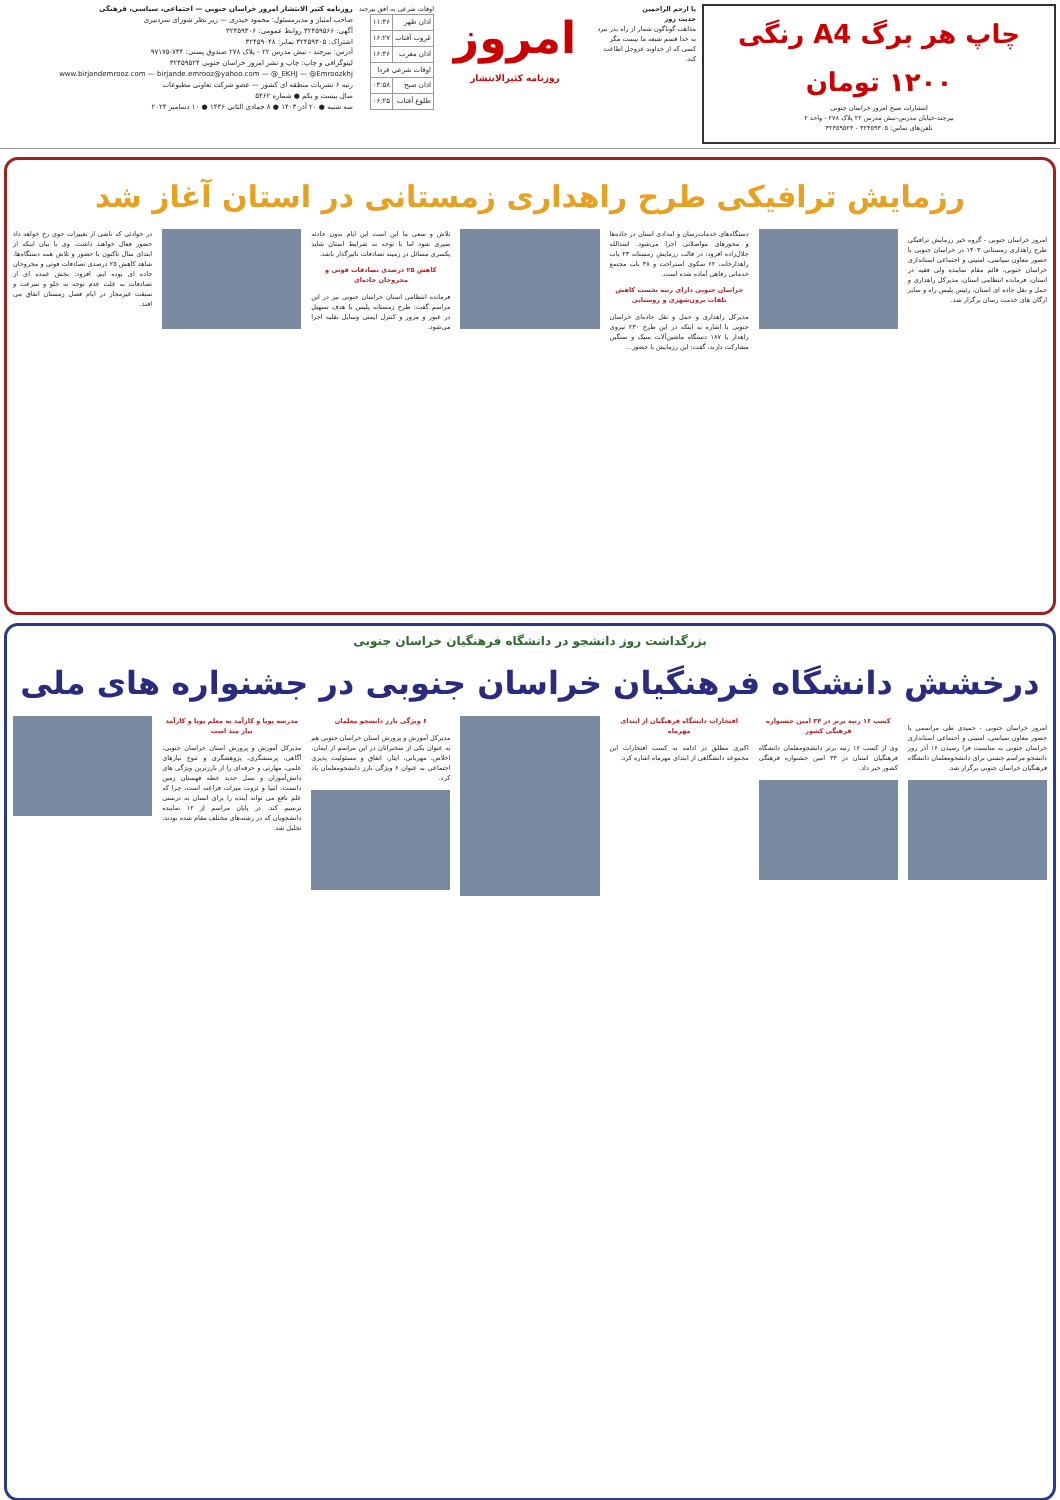چاپ هر برگ A4 رنگی
۱۲۰۰ تومان
انتشارات صبح امروز خراسان جنوبی
بیرجند-خیابان مدرس-نبش مدرس ۲۲ پلاک ۲۷۸ - واحد ۲
تلفن‌های تماس: ۳۲۴۵۹۳۰۵ - ۳۲۴۵۹۵۲۴
یا ارحم الراحمین
حدیث روز
مذاهب گوناگون شمار از راه بدر نبرد به خدا قسم شیعه ما نیست مگر کسی که از خداوند عزوجل اطاعت کند.
امروز
روزنامه کثیرالانتشار
اوقات شرعی به افق بیرجند
| اذان ظهر | ۱۱:۴۶ |
| غروب آفتاب | ۱۶:۲۷ |
| اذان مغرب | ۱۶:۴۶ |
| اوقات شرعی فردا | |
| اذان صبح | ۰۴:۵۸ |
| طلوع آفتاب | ۰۶:۲۵ |
روزنامه کثیر الانتشار امروز خراسان جنوبی — اجتماعی، سیاسی، فرهنگی
صاحب امتیاز و مدیرمسئول: محمود حیدری — زیر نظر شورای سردبیری
آگهی: ۳۲۴۵۹۵۶۶ روابط عمومی: ۳۲۴۵۹۳۰۶
اشتراک: ۳۲۴۵۹۳۰۵ نمابر: ۳۲۴۵۹۰۴۸
آدرس: بیرجند - نبش مدرس ۲۲ - پلاک ۲۷۸ صندوق پستی: ۷۳۴-۹۷۱۷۵
لیتوگرافی و چاپ: چاپ و نشر امروز خراسان جنوبی ۳۲۴۵۹۵۲۴
www.birjandemrooz.com — birjande.emrooz@yahoo.com — @_EKHJ — @Emroozkhj
رتبه ۶ نشریات منطقه ای کشور — عضو شرکت تعاونی مطبوعات
سال بیست و یکم ● شماره ۵۴۶۲
سه شنبه ● ۲۰ آذر ۱۴۰۳ ● ۸ جمادی الثانی ۱۴۴۶ ● ۱۰ دسامبر ۲۰۲۴
رزمایش ترافیکی طرح راهداری زمستانی در استان آغاز شد
امروز خراسان جنوبی - گروه خبر رزمایش ترافیکی طرح راهداری زمستانی ۱۴۰۳ در خراسان جنوبی با حضور معاون سیاسی، امنیتی و اجتماعی استانداری خراسان جنوبی، قائم مقام نماینده ولی فقیه در استان، فرمانده انتظامی استان، مدیرکل راهداری و حمل و نقل جاده ای استان، رئیس پلیس راه و سایر ارگان های خدمت رسان برگزار شد.
دستگاه‌های خدمات‌رسان و امدادی استان در جاده‌ها و محورهای مواصلاتی اجرا می‌شود. اسدالله جلال‌زاده افزود: در قالب رزمایش زمستانه ۲۳ باب راهدارخانه، ۶۲ سکوی استراحت و ۳۸ باب مجتمع خدماتی رفاهی آماده شده است.
خراسان جنوبی دارای رتبه نخست کاهش تلفات برون‌شهری و روستایی
مدیرکل راهداری و حمل و نقل جاده‌ای خراسان جنوبی با اشاره به اینکه در این طرح ۲۳۰ نیروی راهدار با ۱۸۷ دستگاه ماشین‌آلات سبک و سنگین مشارکت دارند، گفت: این رزمایش با حضور...
تلاش و سعی ما این است این ایام بدون حادثه سپری شود اما با توجه به شرایط استان شاید یکسری مسائل در زمینه تصادفات تاثیرگذار باشد.
کاهش ۲۵ درصدی تصادفات فوتی و مجروحان جاده‌ای
فرمانده انتظامی استان خراسان جنوبی نیز در این مراسم گفت: طرح زمستانه پلیس با هدف تسهیل در عبور و مرور و کنترل ایمنی وسایل نقلیه اجرا می‌شود.
در حوادثی که ناشی از تغییرات جوی رخ خواهد داد حضور فعال خواهند داشت. وی با بیان اینکه از ابتدای سال تاکنون با حضور و تلاش همه دستگاه‌ها، شاهد کاهش ۲۵ درصدی تصادفات فوتی و مجروحان جاده ای بوده ایم، افزود: بخش عمده ای از تصادفات به علت عدم توجه به جلو و سرعت و سبقت غیرمجاز در ایام فصل زمستان اتفاق می افتد.
بزرگداشت روز دانشجو در دانشگاه فرهنگیان خراسان جنوبی
درخشش دانشگاه فرهنگیان خراسان جنوبی در جشنواره های ملی
امروز خراسان جنوبی - حمیدی طی مراسمی با حضور معاون سیاسی، امنیتی و اجتماعی استانداری خراسان جنوبی به مناسبت فرا رسیدن ۱۶ آذر روز دانشجو مراسم جشنی برای دانشجومعلمان دانشگاه فرهنگیان خراسان جنوبی برگزار شد.
کسب ۱۶ رتبه برتر در ۳۴ امین جشنواره فرهنگی کشور
وی از کسب ۱۶ رتبه برتر دانشجومعلمان دانشگاه فرهنگیان استان در ۳۴ امین جشنواره فرهنگی کشور خبر داد.
افتخارات دانشگاه فرهنگیان از ابتدای مهرماه
اکبری مطلق در ادامه به کسب افتخارات این مجموعه دانشگاهی از ابتدای مهرماه اشاره کرد.
۶ ویژگی بارز دانشجو معلمان
مدیرکل آموزش و پرورش استان خراسان جنوبی هم به عنوان یکی از سخنرانان در این مراسم از ایمان، اخلاص، مهربانی، ایثار، انفاق و مسئولیت پذیری اجتماعی به عنوان ۶ ویژگی بارز دانشجومعلمان یاد کرد.
مدرسه پویا و کارآمد به معلم پویا و کارآمد نیاز مند است
مدیرکل آموزش و پرورش استان خراسان جنوبی، آگاهی، پرسشگری، پژوهشگری و تنوع نیازهای علمی، مهارتی و حرفه‌ای را از بارزترین ویژگی های دانش‌آموزان و نسل جدید خطه قهستان زمین دانست. انبیا و ثروت میراث فراعنه است، چرا که علم نافع می تواند آینده را برای انسان به درستی ترسیم کند. در پایان مراسم از ۱۲ نماینده دانشجویان که در رشته‌های مختلف مقام شده بودند، تجلیل شد.